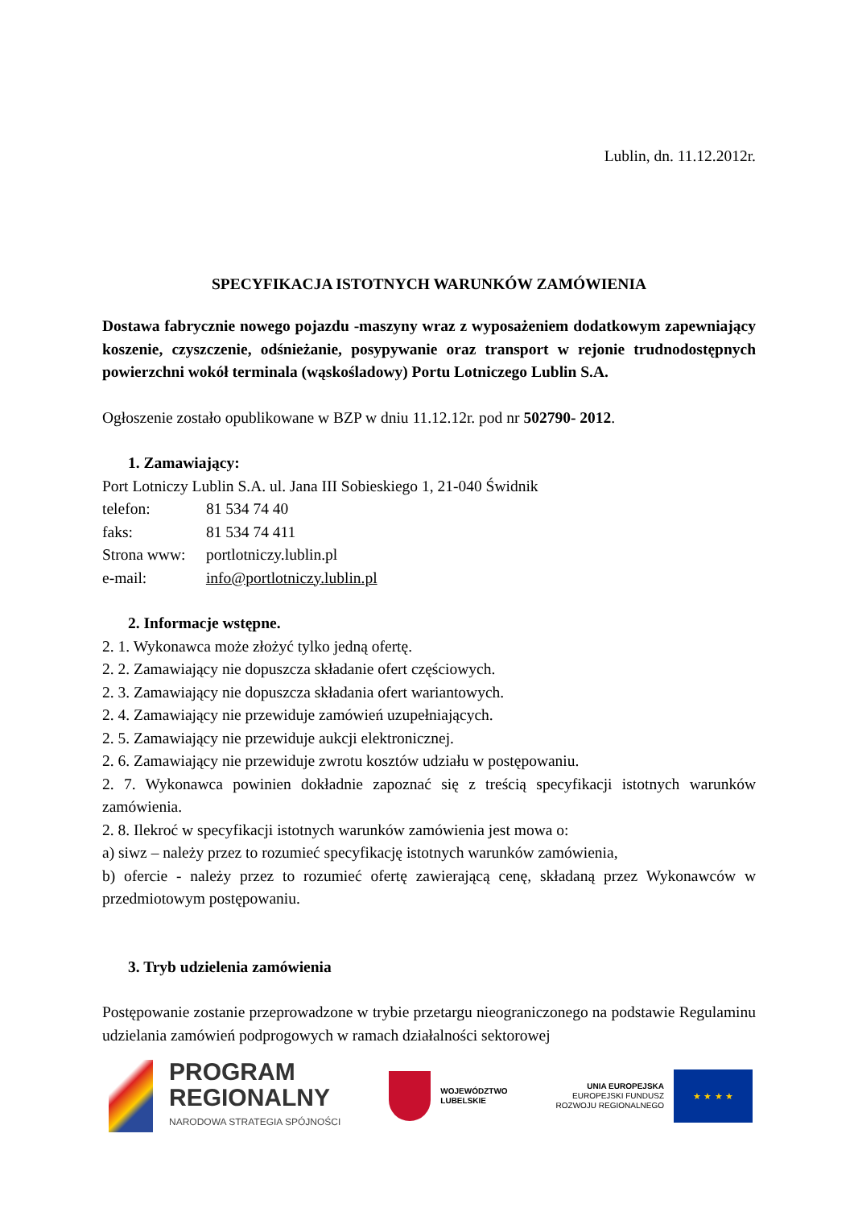Lublin, dn. 11.12.2012r.
SPECYFIKACJA ISTOTNYCH WARUNKÓW ZAMÓWIENIA
Dostawa fabrycznie nowego pojazdu -maszyny wraz z wyposażeniem dodatkowym zapewniający koszenie, czyszczenie, odśnieżanie, posypywanie oraz transport w rejonie trudnodostępnych powierzchni wokół terminala (wąskośladowy) Portu Lotniczego Lublin S.A.
Ogłoszenie zostało opublikowane w BZP w dniu 11.12.12r. pod nr 502790- 2012.
1. Zamawiający:
Port Lotniczy Lublin S.A. ul. Jana III Sobieskiego 1, 21-040 Świdnik
telefon: 81 534 74 40
faks: 81 534 74 411
Strona www: portlotniczy.lublin.pl
e-mail: info@portlotniczy.lublin.pl
2. Informacje wstępne.
2. 1. Wykonawca może złożyć tylko jedną ofertę.
2. 2. Zamawiający nie dopuszcza składanie ofert częściowych.
2. 3. Zamawiający nie dopuszcza składania ofert wariantowych.
2. 4. Zamawiający nie przewiduje zamówień uzupełniających.
2. 5. Zamawiający nie przewiduje aukcji elektronicznej.
2. 6. Zamawiający nie przewiduje zwrotu kosztów udziału w postępowaniu.
2. 7. Wykonawca powinien dokładnie zapoznać się z treścią specyfikacji istotnych warunków zamówienia.
2. 8. Ilekroć w specyfikacji istotnych warunków zamówienia jest mowa o:
a) siwz – należy przez to rozumieć specyfikację istotnych warunków zamówienia,
b) ofercie - należy przez to rozumieć ofertę zawierającą cenę, składaną przez Wykonawców w przedmiotowym postępowaniu.
3. Tryb udzielenia zamówienia
Postępowanie zostanie przeprowadzone w trybie przetargu nieograniczonego na podstawie Regulaminu udzielania zamówień podprogowych w ramach działalności sektorowej
PROGRAM
REGIONALNY
NARODOWA STRATEGIA SPÓJNOŚCI
WOJEWÓDZTWO
LUBELSKIE
UNIA EUROPEJSKA
EUROPEJSKI FUNDUSZ
ROZWOJU REGIONALNEGO
★ ★ ★ ★